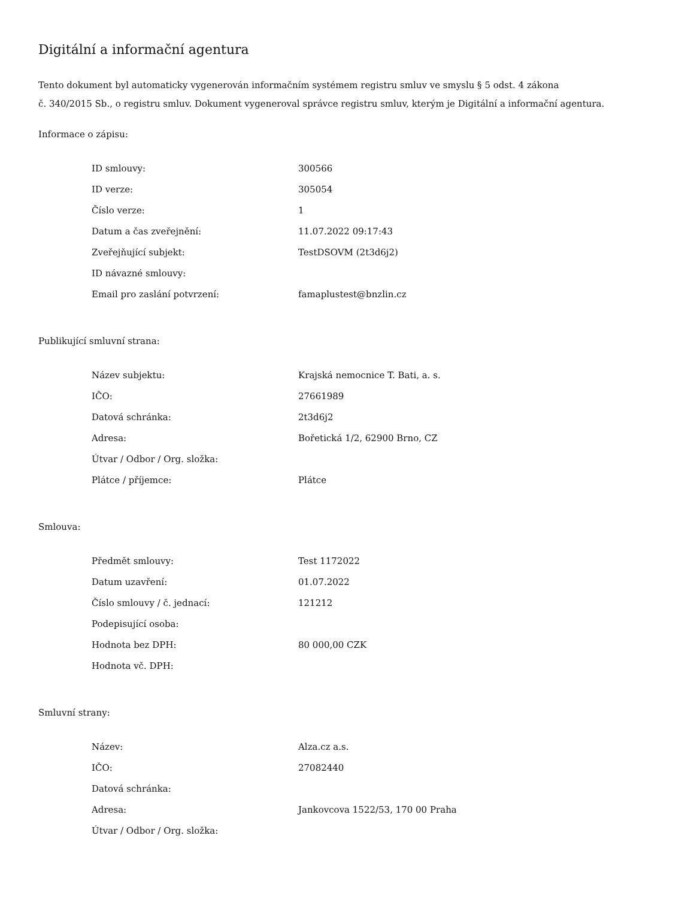Digitální a informační agentura
Tento dokument byl automaticky vygenerován informačním systémem registru smluv ve smyslu § 5 odst. 4 zákona
č. 340/2015 Sb., o registru smluv. Dokument vygeneroval správce registru smluv, kterým je Digitální a informační agentura.
Informace o zápisu:
| ID smlouvy: | 300566 |
| ID verze: | 305054 |
| Číslo verze: | 1 |
| Datum a čas zveřejnění: | 11.07.2022 09:17:43 |
| Zveřejňující subjekt: | TestDSOVM (2t3d6j2) |
| ID návazné smlouvy: | |
| Email pro zaslání potvrzení: | famaplustest@bnzlin.cz |
Publikující smluvní strana:
| Název subjektu: | Krajská nemocnice T. Bati, a. s. |
| IČO: | 27661989 |
| Datová schránka: | 2t3d6j2 |
| Adresa: | Bořetická 1/2, 62900 Brno, CZ |
| Útvar / Odbor / Org. složka: | |
| Plátce / příjemce: | Plátce |
Smlouva:
| Předmět smlouvy: | Test 1172022 |
| Datum uzavření: | 01.07.2022 |
| Číslo smlouvy / č. jednací: | 121212 |
| Podepisující osoba: | |
| Hodnota bez DPH: | 80 000,00 CZK |
| Hodnota vč. DPH: | |
Smluvní strany:
| Název: | Alza.cz a.s. |
| IČO: | 27082440 |
| Datová schránka: | |
| Adresa: | Jankovcova 1522/53, 170 00 Praha |
| Útvar / Odbor / Org. složka: | |